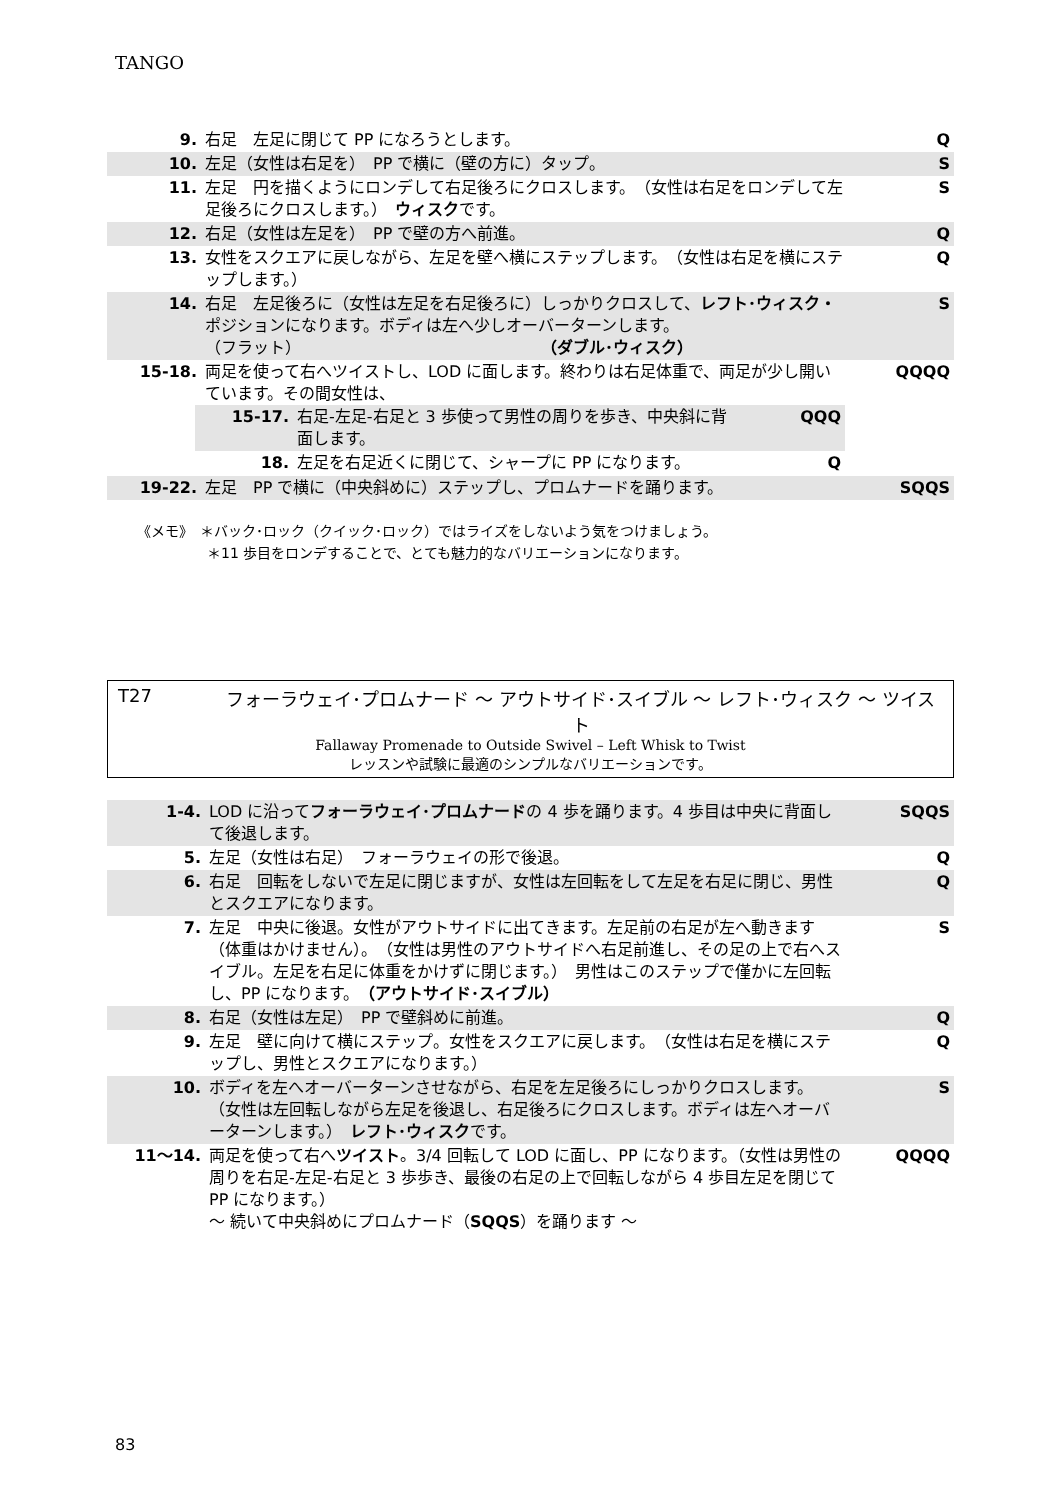TANGO
| 9. | 右足 左足に閉じて PP になろうとします。 | Q |
| 10. | 左足（女性は右足を） PP で横に（壁の方に）タップ。 | S |
| 11. | 左足 円を描くようにロンデして右足後ろにクロスします。 （女性は右足をロンデして左足後ろにクロスします。） ウィスク です。 | S |
| 12. | 右足（女性は左足を） PP で壁の方へ前進。 | Q |
| 13. | 女性をスクエアに戻しながら、左足を壁へ横にステップします。 （女性は右足を横にステップします。） | Q |
| 14. | 右足 左足後ろに（女性は左足を右足後ろに）しっかりクロスして、 レフト･ウィスク・ ポジションになります。ボディは左へ少しオーバーターンします。 （フラット） （ダブル･ウィスク） | S |
| 15-18. | 両足を使って右へツイストし、LOD に面します。終わりは右足体重で、両足が少し開いています。その間女性は、 / 15-17. / 右足-左足-右足と 3 歩使って男性の周りを歩き、中央斜に背面します。 / QQQ / / 18. / 左足を右足近くに閉じて、シャープに PP になります。 / Q / | QQQQ |
| 19-22. | 左足 PP で横に（中央斜めに）ステップし、プロムナードを踊ります。 | SQQS |
《メモ》　＊バック･ロック（クイック･ロック）ではライズをしないよう気をつけましょう。
　　　　　＊11 歩目をロンデすることで、とても魅力的なバリエーションになります。
T27 フォーラウェイ･プロムナード ～ アウトサイド･スイブル ～ レフト･ウィスク ～ ツイスト
Fallaway Promenade to Outside Swivel – Left Whisk to Twist
レッスンや試験に最適のシンプルなバリエーションです。
| 1-4. | LOD に沿って フォーラウェイ･プロムナード の 4 歩を踊ります。4 歩目は中央に背面して後退します。 | SQQS |
| 5. | 左足（女性は右足） フォーラウェイの形で後退。 | Q |
| 6. | 右足 回転をしないで左足に閉じますが、女性は左回転をして左足を右足に閉じ、男性とスクエアになります。 | Q |
| 7. | 左足 中央に後退。女性がアウトサイドに出てきます。左足前の右足が左へ動きます（体重はかけません）。 （女性は男性のアウトサイドへ右足前進し、その足の上で右へスイブル。左足を右足に体重をかけずに閉じます。） 男性はこのステップで僅かに左回転し、PP になります。 （アウトサイド･スイブル） | S |
| 8. | 右足（女性は左足） PP で壁斜めに前進。 | Q |
| 9. | 左足 壁に向けて横にステップ。女性をスクエアに戻します。 （女性は右足を横にステップし、男性とスクエアになります。） | Q |
| 10. | ボディを左へオーバーターンさせながら、右足を左足後ろにしっかりクロスします。 （女性は左回転しながら左足を後退し、右足後ろにクロスします。ボディは左へオーバーターンします。） レフト･ウィスク です。 | S |
| 11～14. | 両足を使って右へ ツイスト 。3/4 回転して LOD に面し、PP になります。（女性は男性の周りを右足-左足-右足と 3 歩歩き、最後の右足の上で回転しながら 4 歩目左足を閉じて PP になります。） ～ 続いて中央斜めにプロムナード（ SQQS ）を踊ります ～ | QQQQ |
83